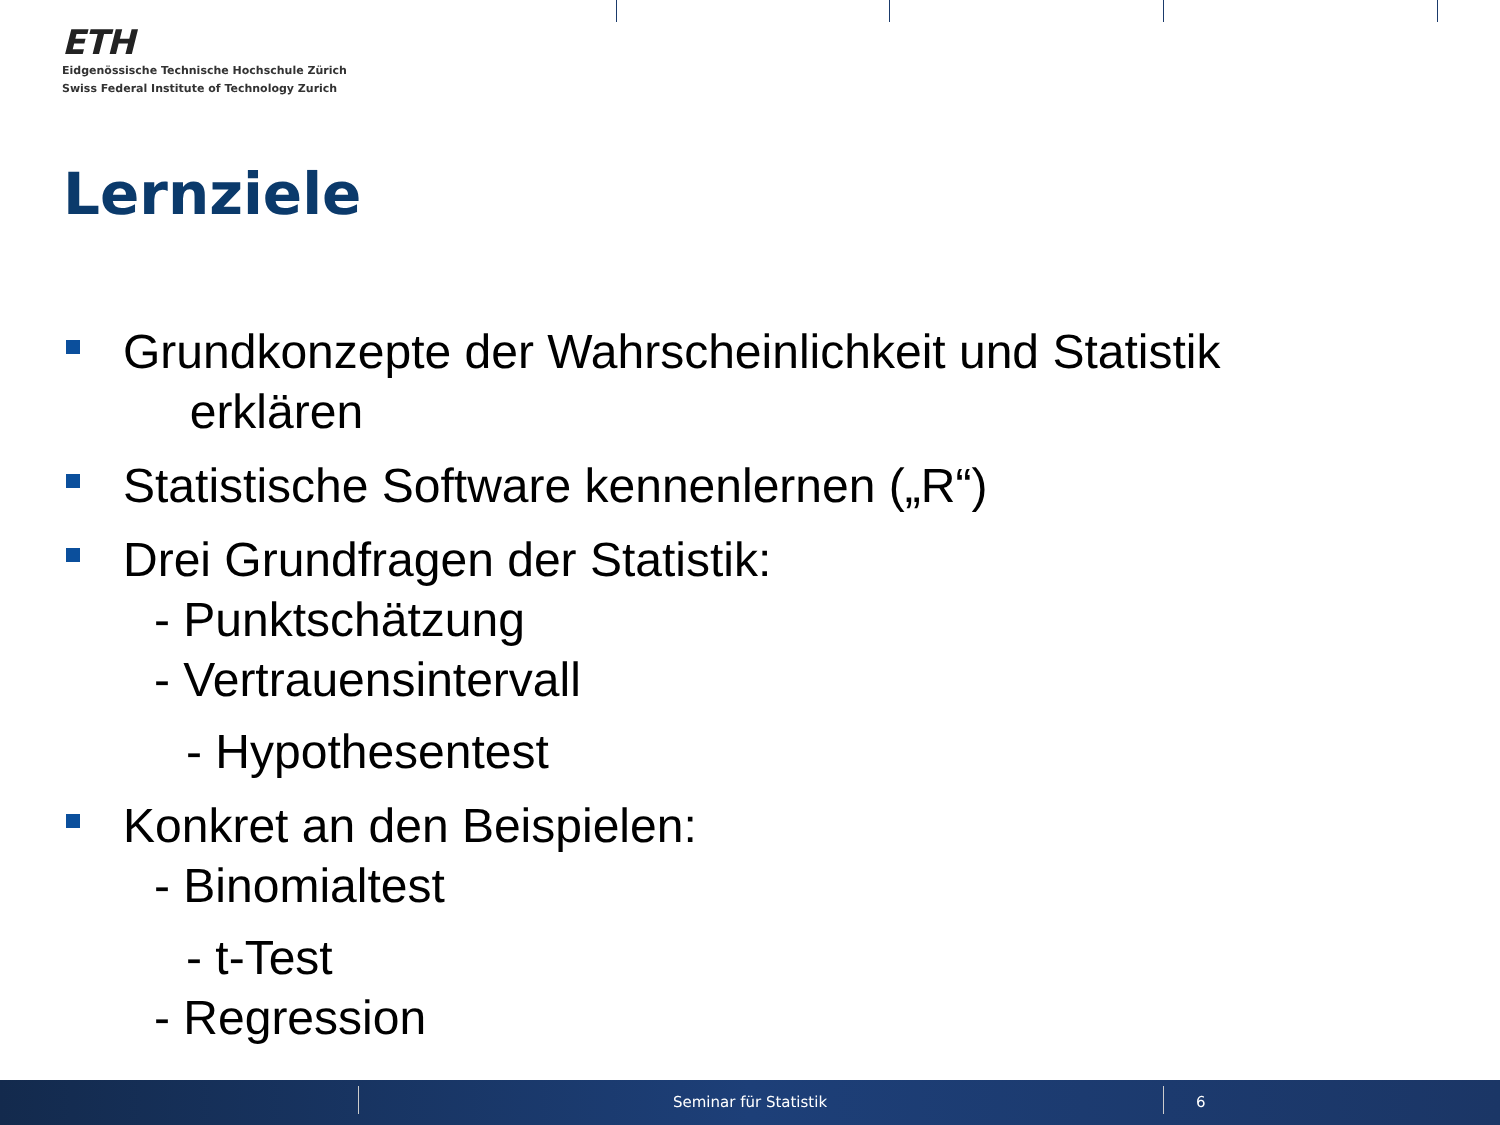ETH
Eidgenössische Technische Hochschule Zürich
Swiss Federal Institute of Technology Zurich
Lernziele
Grundkonzepte der Wahrscheinlichkeit und Statistik
erklären
Statistische Software kennenlernen („R“)
Drei Grundfragen der Statistik:
- Punktschätzung
- Vertrauensintervall
- Hypothesentest
Konkret an den Beispielen:
- Binomialtest
- t-Test
- Regression
Seminar für Statistik 6